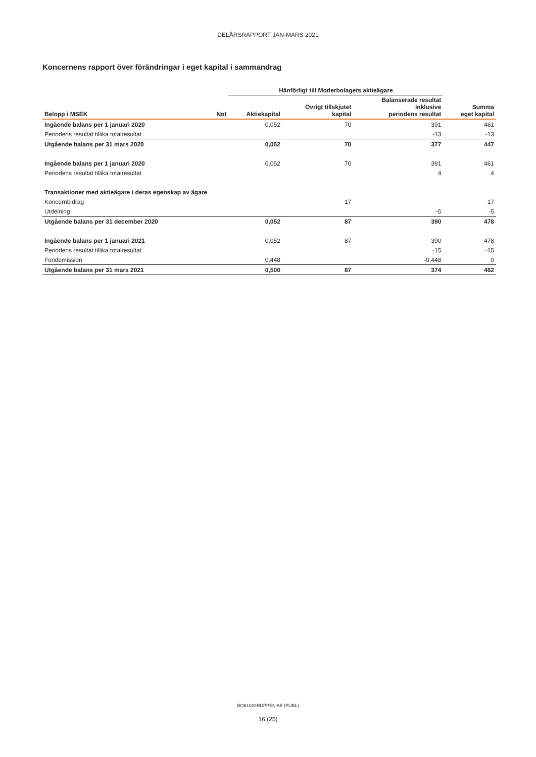DELÅRSRAPPORT JAN-MARS 2021
Koncernens rapport över förändringar i eget kapital i sammandrag
| | | Hänförligt till Moderbolagets aktieägare | | | |
| --- | --- | --- | --- | --- | --- |
| Belopp i MSEK | Not | Aktiekapital | Övrigt tillskjutet kapital | Balanserade resultat inklusive periodens resultat | Summa eget kapital |
| Ingående balans per 1 januari 2020 | | 0,052 | 70 | 391 | 461 |
| Periodens resultat tillika totalresultat | | | | -13 | -13 |
| Utgående balans per 31 mars 2020 | | 0,052 | 70 | 377 | 447 |
| Ingående balans per 1 januari 2020 | | 0,052 | 70 | 391 | 461 |
| Periodens resultat tillika totalresultat | | | | 4 | 4 |
| Transaktioner med aktieägare i deras egenskap av ägare | | | | | |
| Koncernbidrag | | | 17 | | 17 |
| Utdelning | | | | -5 | -5 |
| Utgående balans per 31 december 2020 | | 0,052 | 87 | 390 | 478 |
| Ingående balans per 1 januari 2021 | | 0,052 | 87 | 390 | 478 |
| Periodens resultat tillika totalresultat | | | | -15 | -15 |
| Fondemission | | 0,448 | | -0,448 | 0 |
| Utgående balans per 31 mars 2021 | | 0,500 | 87 | 374 | 462 |
BOKUSGRUPPEN AB (PUBL)
16 (25)